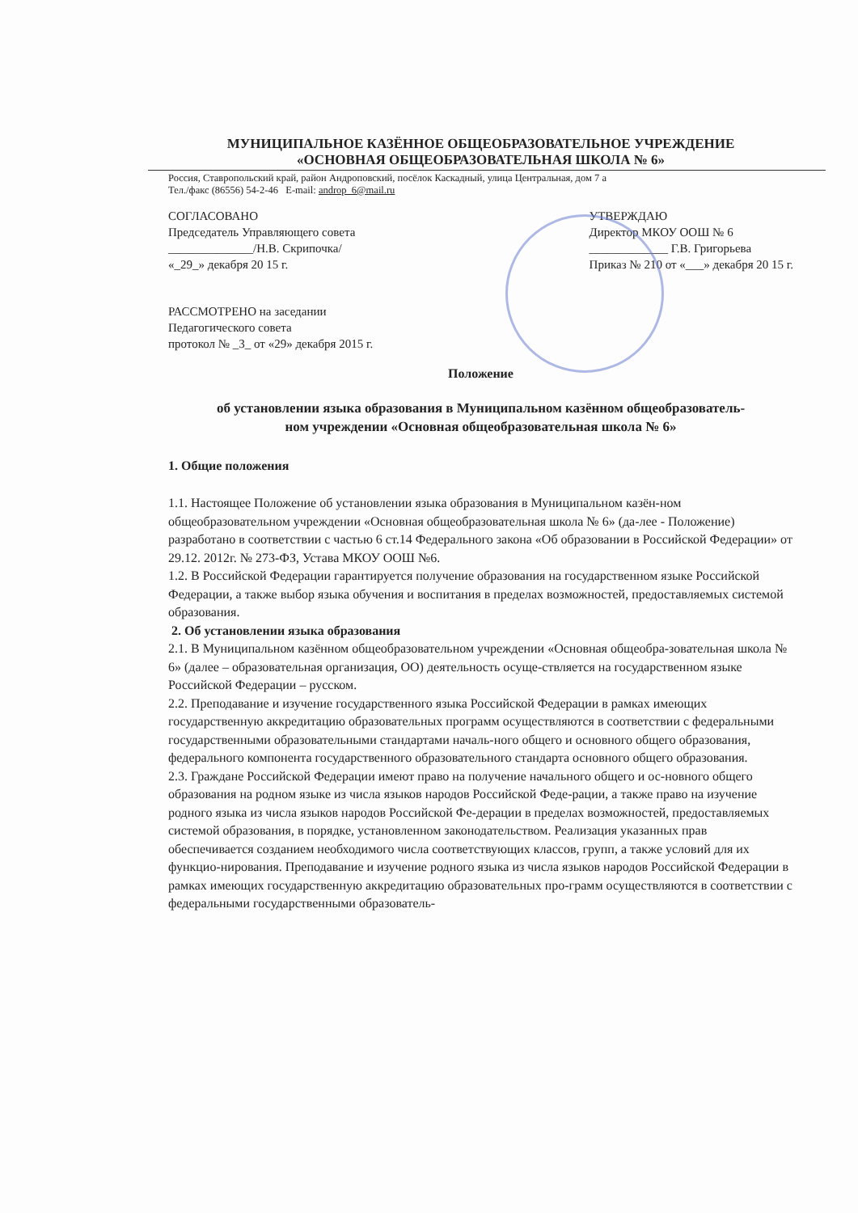МУНИЦИПАЛЬНОЕ КАЗЁННОЕ ОБЩЕОБРАЗОВАТЕЛЬНОЕ УЧРЕЖДЕНИЕ
«ОСНОВНАЯ ОБЩЕОБРАЗОВАТЕЛЬНАЯ ШКОЛА № 6»
Россия, Ставропольский край, район Андроповский, посёлок Каскадный, улица Центральная, дом 7 а
Тел./факс (86556) 54-2-46 E-mail: androp_6@mail.ru
СОГЛАСОВАНО
Председатель Управляющего совета
______________/Н.В. Скрипочка/
«_29_» декабря 20 15 г.
УТВЕРЖДАЮ
Директор МКОУ ООШ № 6
_____________ Г.В. Григорьева
Приказ № 210 от «___» декабря 20 15 г.
РАССМОТРЕНО на заседании
Педагогического совета
протокол № _3_ от «29» декабря 2015 г.
Положение
об установлении языка образования в Муниципальном казённом общеобразователь-
ном учреждении «Основная общеобразовательная школа № 6»
1. Общие положения
1.1. Настоящее Положение об установлении языка образования в Муниципальном казён-ном общеобразовательном учреждении «Основная общеобразовательная школа № 6» (да-лее - Положение) разработано в соответствии с частью 6 ст.14 Федерального закона «Об образовании в Российской Федерации» от 29.12. 2012г. № 273-ФЗ, Устава МКОУ ООШ №6.
1.2. В Российской Федерации гарантируется получение образования на государственном языке Российской Федерации, а также выбор языка обучения и воспитания в пределах возможностей, предоставляемых системой образования.
2. Об установлении языка образования
2.1. В Муниципальном казённом общеобразовательном учреждении «Основная общеобра-зовательная школа № 6» (далее – образовательная организация, ОО) деятельность осуще-ствляется на государственном языке Российской Федерации – русском.
2.2. Преподавание и изучение государственного языка Российской Федерации в рамках имеющих государственную аккредитацию образовательных программ осуществляются в соответствии с федеральными государственными образовательными стандартами началь-ного общего и основного общего образования, федерального компонента государственного образовательного стандарта основного общего образования.
2.3. Граждане Российской Федерации имеют право на получение начального общего и ос-новного общего образования на родном языке из числа языков народов Российской Феде-рации, а также право на изучение родного языка из числа языков народов Российской Фе-дерации в пределах возможностей, предоставляемых системой образования, в порядке, установленном законодательством. Реализация указанных прав обеспечивается созданием необходимого числа соответствующих классов, групп, а также условий для их функцио-нирования. Преподавание и изучение родного языка из числа языков народов Российской Федерации в рамках имеющих государственную аккредитацию образовательных про-грамм осуществляются в соответствии с федеральными государственными образователь-